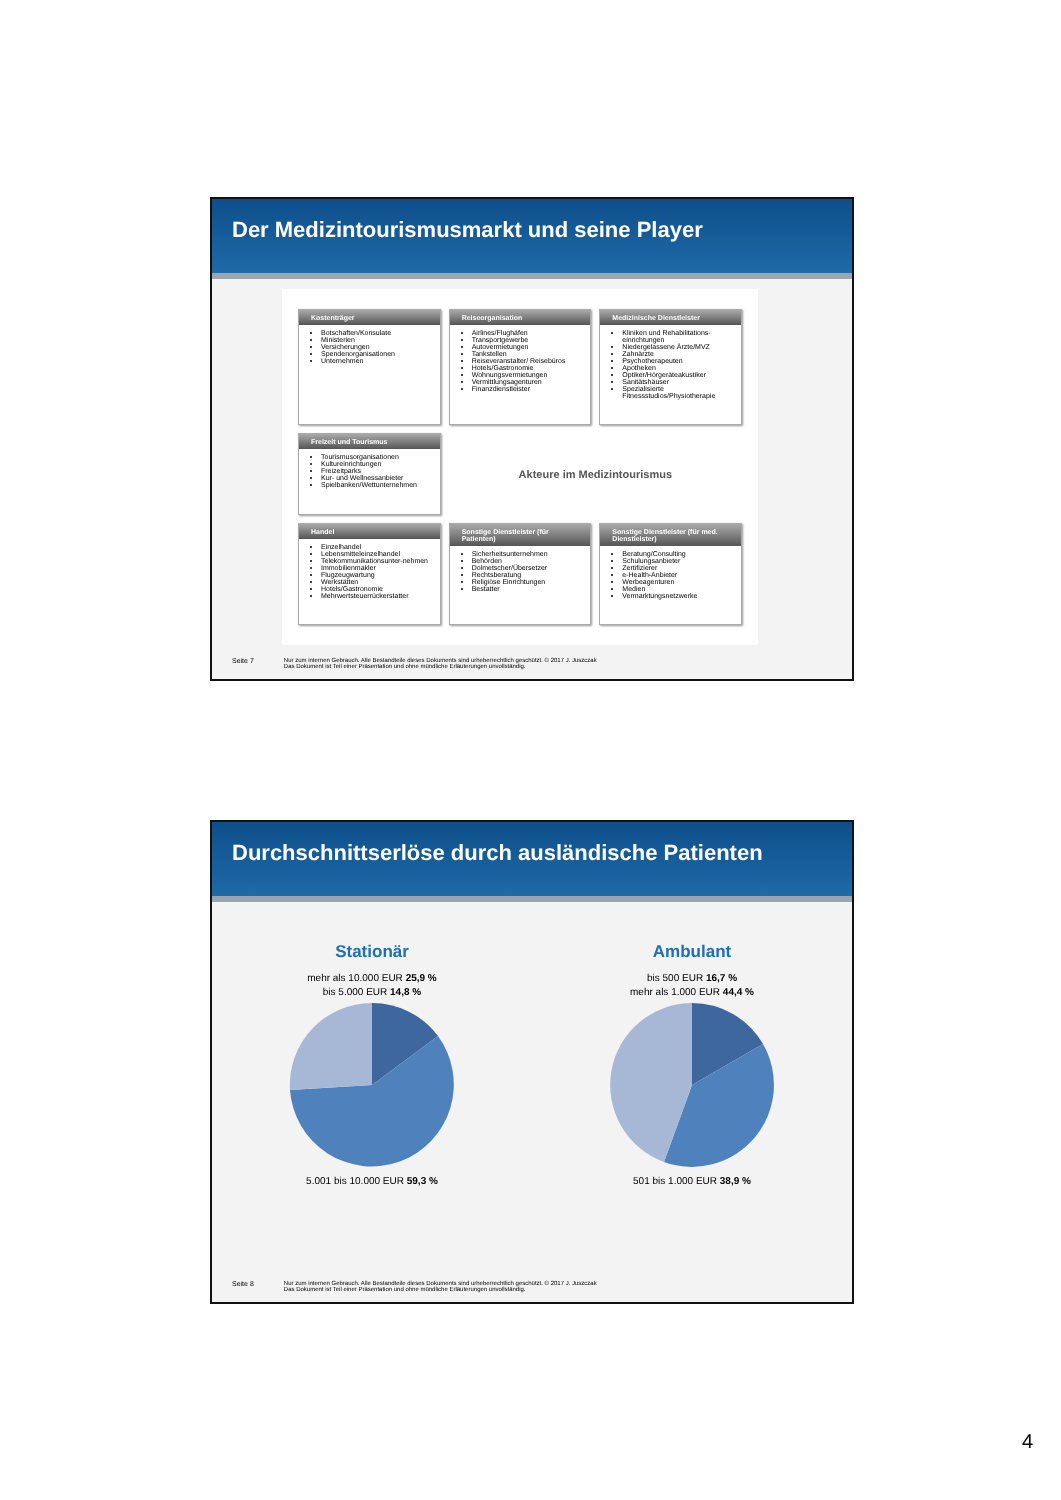Der Medizintourismusmarkt und seine Player
Kostenträger
Botschaften/Konsulate
Ministerien
Versicherungen
Spendenorganisationen
Unternehmen
Reiseorganisation
Airlines/Flughäfen
Transportgewerbe
Autovermietungen
Tankstellen
Reiseveranstalter/ Reisebüros
Hotels/Gastronomie
Wohnungsvermietungen
Vermittlungsagenturen
Finanzdienstleister
Medizinische Dienstleister
Kliniken und Rehabilitations-einrichtungen
Niedergelassene Ärzte/MVZ
Zahnärzte
Psychotherapeuten
Apotheken
Optiker/Hörgeräteakustiker
Sanitätshäuser
Spezialisierte Fitnessstudios/Physiotherapie
Freizeit und Tourismus
Tourismusorganisationen
Kultureinrichtungen
Freizeitparks
Kur- und Wellnessanbieter
Spielbanken/Wettunternehmen
Akteure im Medizintourismus
Handel
Einzelhandel
Lebensmitteleinzelhandel
Telekommunikationsunter-nehmen
Immobilienmakler
Flugzeugwartung
Werkstätten
Hotels/Gastronomie
Mehrwertsteuerrückerstatter
Sonstige Dienstleister (für Patienten)
Sicherheitsunternehmen
Behörden
Dolmetscher/Übersetzer
Rechtsberatung
Religiöse Einrichtungen
Bestatter
Sonstige Dienstleister (für med. Dienstleister)
Beratung/Consulting
Schulungsanbieter
Zertifizierer
e-Health-Anbieter
Werbeagenturen
Medien
Vermarktungsnetzwerke
Seite 7 Nur zum internen Gebrauch. Alle Bestandteile dieses Dokuments sind urheberrechtlich geschützt. © 2017 J. Juszczak
Das Dokument ist Teil einer Präsentation und ohne mündliche Erläuterungen unvollständig.
Durchschnittserlöse durch ausländische Patienten
Stationär
mehr als 10.000 EUR 25,9 %
bis 5.000 EUR 14,8 %
5.001 bis 10.000 EUR 59,3 %
Ambulant
bis 500 EUR 16,7 %
mehr als 1.000 EUR 44,4 %
501 bis 1.000 EUR 38,9 %
Seite 8 Nur zum internen Gebrauch. Alle Bestandteile dieses Dokuments sind urheberrechtlich geschützt. © 2017 J. Juszczak
Das Dokument ist Teil einer Präsentation und ohne mündliche Erläuterungen unvollständig.
4